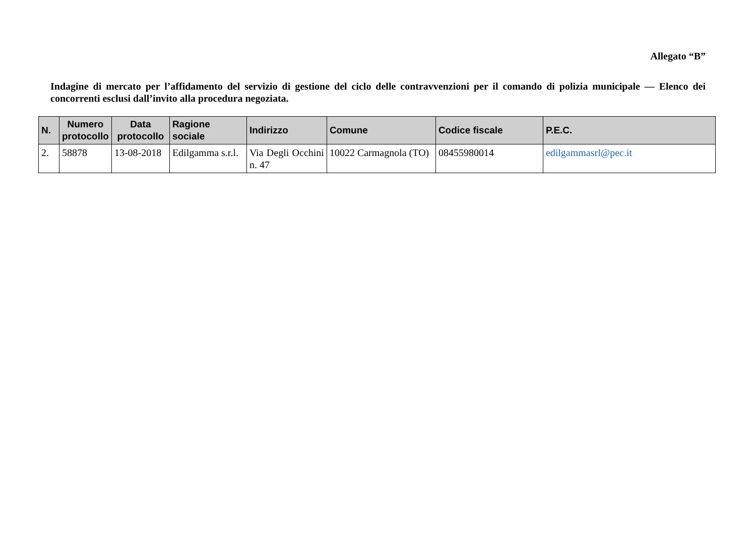Allegato “B”
Indagine di mercato per l’affidamento del servizio di gestione del ciclo delle contravvenzioni per il comando di polizia municipale — Elenco dei concorrenti esclusi dall’invito alla procedura negoziata.
| N. | Numero protocollo | Data protocollo | Ragione sociale | Indirizzo | Comune | Codice fiscale | P.E.C. |
| --- | --- | --- | --- | --- | --- | --- | --- |
| 2. | 58878 | 13-08-2018 | Edilgamma s.r.l. | Via Degli Occhini n. 47 | 10022 Carmagnola (TO) | 08455980014 | edilgammasrl@pec.it |